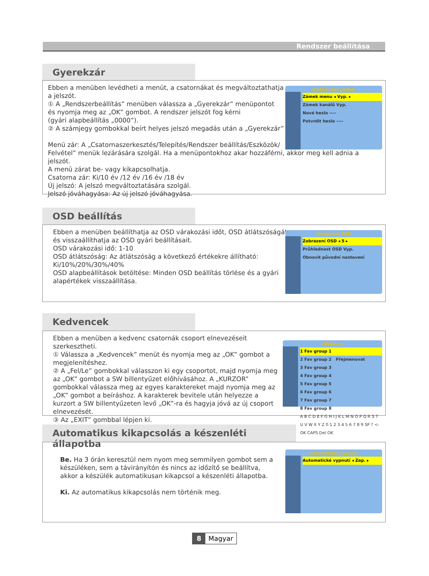Rendszer beállítása
Gyerekzár
Ebben a menüben levédheti a menüt, a csatornákat és megváltoztathatja
a jelszót.
① A „Rendszerbeállítás” menüben válassza a „Gyerekzár” menüpontot
és nyomja meg az „OK” gombot. A rendszer jelszót fog kérni
(gyári alapbeállítás „0000”).
② A számjegy gombokkal beírt helyes jelszó megadás után a „Gyerekzár”
Menü zár: A „Csatornaszerkesztés/Telepítés/Rendszer beállítás/Eszközök/
Felvétel” menük lezárására szolgál. Ha a menüpontokhoz akar hozzáférni, akkor meg kell adnia a jelszót.
A menü zárat be- vagy kikapcsolhatja.
Csatorna zár: Ki/10 év /12 év /16 év /18 év
Új jelszó: A jelszó megváltoztatására szolgál.
Jelszó jóváhagyása: Az új jelszó jóváhagyása.
Rodičovský zámek
Zámek menu ◂ Vyp. ▸
Zámek kanálů Vyp.
Nové heslo ----
Potvrdit heslo ----
OSD beállítás
Ebben a menüben beállíthatja az OSD várakozási időt, OSD átlátszóságát, és visszaállíthatja az OSD gyári beállításait.
OSD várakozási idő: 1-10
OSD átlátszóság: Az átlátszóság a következő értékekre állítható: Ki/10%/20%/30%/40%
OSD alapbeállítások betöltése: Minden OSD beállítás törlése és a gyári alapértékek visszaállítása.
Nastavení OSD
Zobrazení OSD ◂ 5 ▸
Průhlednost OSD Vyp.
Obnovit původní nastavení
Kedvencek
Ebben a menüben a kedvenc csatornák csoport elnevezéseit szerkesztheti.
① Válassza a „Kedvencek” menüt és nyomja meg az „OK” gombot a megjelenítéshez.
② A „Fel/Le” gombokkal válasszon ki egy csoportot, majd nyomja meg az „OK” gombot a SW billentyűzet előhívásához. A „KURZOR” gombokkal válassza meg az egyes karaktereket majd nyomja meg az „OK” gombot a beíráshoz. A karakterek bevitele után helyezze a kurzort a SW billentyűzeten levő „OK”-ra és hagyja jóvá az új csoport elnevezését.
③ Az „EXIT” gombbal lépjen ki.
Oblíbené
1 Fav group 1
2 Fav group 2 Přejmenovat
3 Fav group 3
4 Fav group 4
5 Fav group 5
6 Fav group 6
7 Fav group 7
8 Fav group 8
A B C D E F G H I J K L M N O P Q R S T U V W X Y Z 0 1 2 3 4 5 6 7 8 9 SP ? <- OK CAPS Del OK
Automatikus kikapcsolás a készenléti állapotba
Be. Ha 3 órán keresztül nem nyom meg semmilyen gombot sem a készüléken, sem a távirányítón és nincs az időzítő se beállítva, akkor a készülék automatikusan kikapcsol a készenléti állapotba.
Ki. Az automatikus kikapcsolás nem történik meg.
Automatické vypnutí
Automatické vypnutí ◂ Zap. ▸
8 Magyar